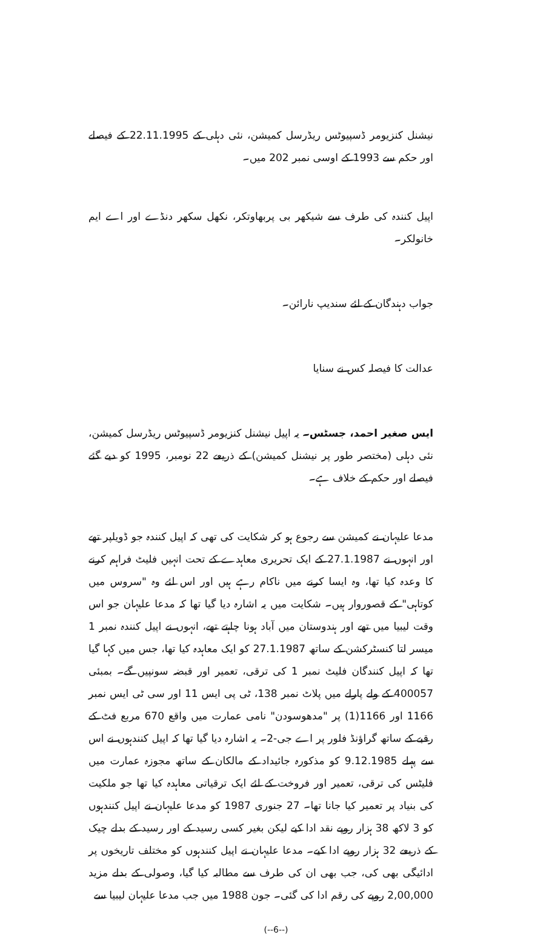نیشنل کنزیومر ڈسپیوٹس ریڈرسل کمیشن، نئی دہلی کے 22.11.1995 کے فیصلے اور حکم سے 1993 کے اوسی نمبر 202 میں۔
اپیل کنندہ کی طرف سے شیکھر بی پربھاوتکر، نکھل سکھر دنڈے اور اے ایم خانولکر۔
جواب دہندگان کے لئے سندیپ نارائن۔
عدالت کا فیصلہ کس نے سنایا
ایس صغیر احمد، جسٹس۔ یہ اپیل نیشنل کنزیومر ڈسپیوٹس ریڈرسل کمیشن، نئی دہلی (مختصر طور پر نیشنل کمیشن) کے ذریعے 22 نومبر، 1995 کو دیے گئے فیصلے اور حکم کے خلاف ہے۔
مدعا علیہان نے کمیشن سے رجوع ہو کر شکایت کی تھی کہ اپیل کنندہ جو ڈویلپر تھے اور انہوں نے 27.1.1987 کے ایک تحریری معاہدے کے تحت انہیں فلیٹ فراہم کرنے کا وعدہ کیا تھا، وہ ایسا کرنے میں ناکام رہے ہیں اور اس لئے وہ "سروس میں کوتاہی" کے قصوروار ہیں۔ شکایت میں یہ اشارہ دیا گیا تھا کہ مدعا علیہان جو اس وقت لیبیا میں تھے اور ہندوستان میں آباد ہونا چاہتے تھے، انہوں نے اپیل کنندہ نمبر 1 میسر لتا کنسٹرکشن کے ساتھ 27.1.1987 کو ایک معاہدہ کیا تھا، جس میں کہا گیا تھا کہ اپیل کنندگان فلیٹ نمبر 1 کی ترقی، تعمیر اور قبضہ سونپیں گے۔ بمبئی 400057 کے ولے پارلے میں پلاٹ نمبر 138، ٹی پی ایس 11 اور سی ٹی ایس نمبر 1166 اور 1166(1) پر "مدھوسودن" نامی عمارت میں واقع 670 مربع فٹ کے رقبے کے ساتھ گراؤنڈ فلور پر اے جی-2۔ یہ اشارہ دیا گیا تھا کہ اپیل کنندہوں نے اس سے پہلے 9.12.1985 کو مذکورہ جائیداد کے مالکان کے ساتھ مجوزہ عمارت میں فلیٹس کی ترقی، تعمیر اور فروخت کے لئے ایک ترقیاتی معاہدہ کیا تھا جو ملکیت کی بنیاد پر تعمیر کیا جانا تھا۔ 27 جنوری 1987 کو مدعا علیہان نے اپیل کنندہوں کو 3 لاکھ 38 ہزار روپے نقد ادا کیے لیکن بغیر کسی رسید کے اور رسید کے بدلے چیک کے ذریعے 32 ہزار روپے ادا کیے۔ مدعا علیہان نے اپیل کنندہوں کو مختلف تاریخوں پر ادائیگی بھی کی، جب بھی ان کی طرف سے مطالبہ کیا گیا، وصولی کے بدلے مزید 2,00,000 روپے کی رقم ادا کی گئی۔ جون 1988 میں جب مدعا علیہان لیبیا سے
(--6--)